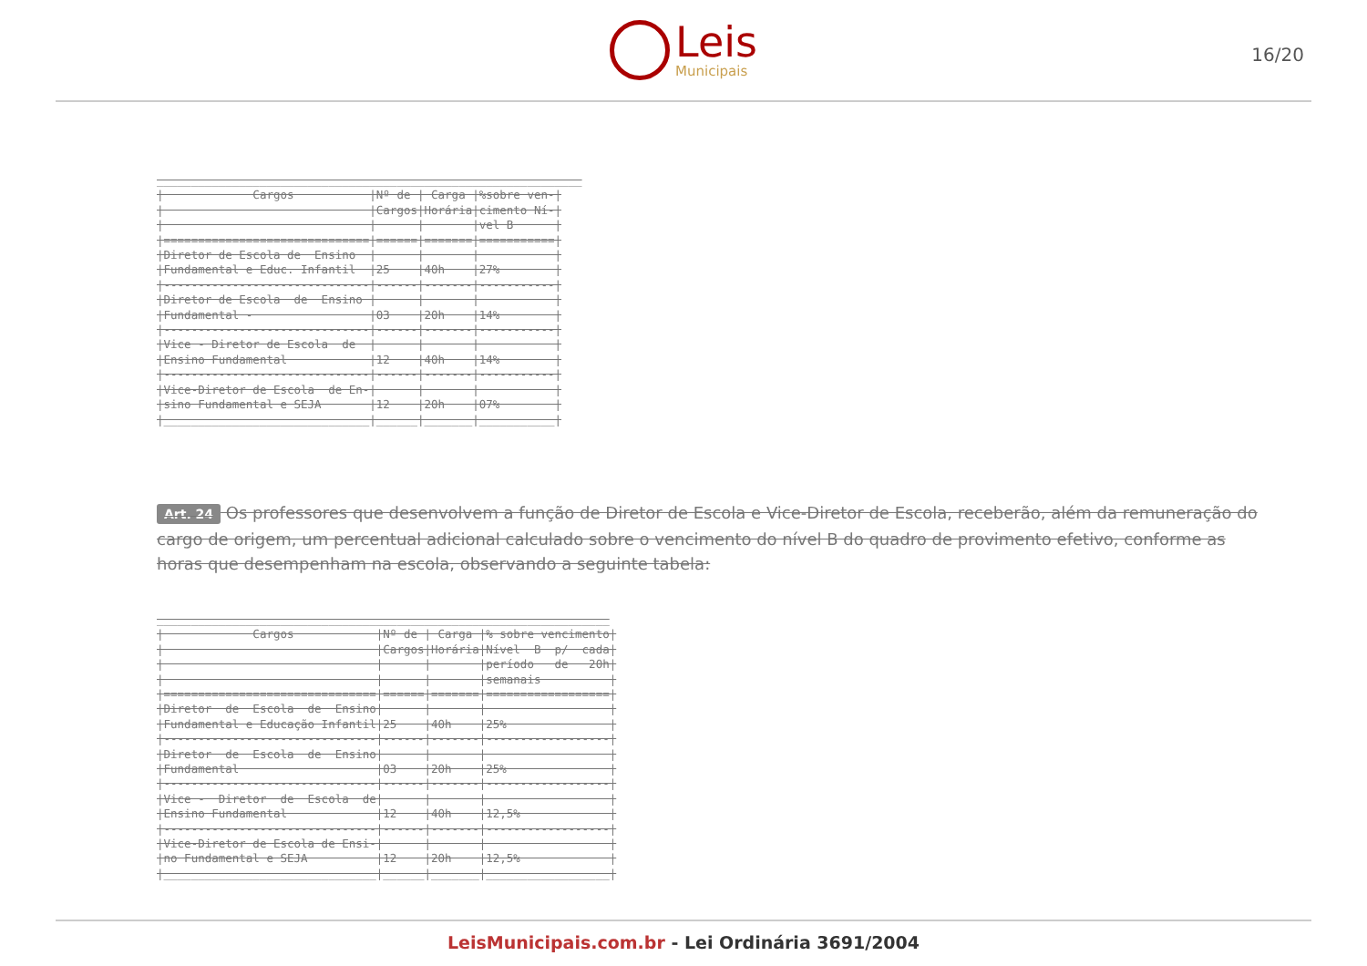Leis
Municipais
16/20
______________________________________________________________ | Cargos |Nº de | Carga |%sobre ven-| | |Cargos|Horária|cimento Ní-| | | | |vel B | |==============================|======|=======|===========| |Diretor de Escola de Ensino | | | | |Fundamental e Educ. Infantil |25 |40h |27% | |------------------------------|------|-------|-----------| |Diretor de Escola de Ensino | | | | |Fundamental - |03 |20h |14% | |------------------------------|------|-------|-----------| |Vice - Diretor de Escola de | | | | |Ensino Fundamental |12 |40h |14% | |------------------------------|------|-------|-----------| |Vice-Diretor de Escola de En-| | | | |sino Fundamental e SEJA |12 |20h |07% | |______________________________|______|_______|___________|
Art. 24 Os professores que desenvolvem a função de Diretor de Escola e Vice-Diretor de Escola, receberão, além da remuneração do cargo de origem, um percentual adicional calculado sobre o vencimento do nível B do quadro de provimento efetivo, conforme as horas que desempenham na escola, observando a seguinte tabela:
__________________________________________________________________ | Cargos |Nº de | Carga |% sobre vencimento| | |Cargos|Horária|Nível B p/ cada| | | | |período de 20h| | | | |semanais | |===============================|======|=======|==================| |Diretor de Escola de Ensino| | | | |Fundamental e Educação Infantil|25 |40h |25% | |-------------------------------|------|-------|------------------| |Diretor de Escola de Ensino| | | | |Fundamental |03 |20h |25% | |-------------------------------|------|-------|------------------| |Vice - Diretor de Escola de| | | | |Ensino Fundamental |12 |40h |12,5% | |-------------------------------|------|-------|------------------| |Vice-Diretor de Escola de Ensi-| | | | |no Fundamental e SEJA |12 |20h |12,5% | |_______________________________|______|_______|__________________|
LeisMunicipais.com.br - Lei Ordinária 3691/2004